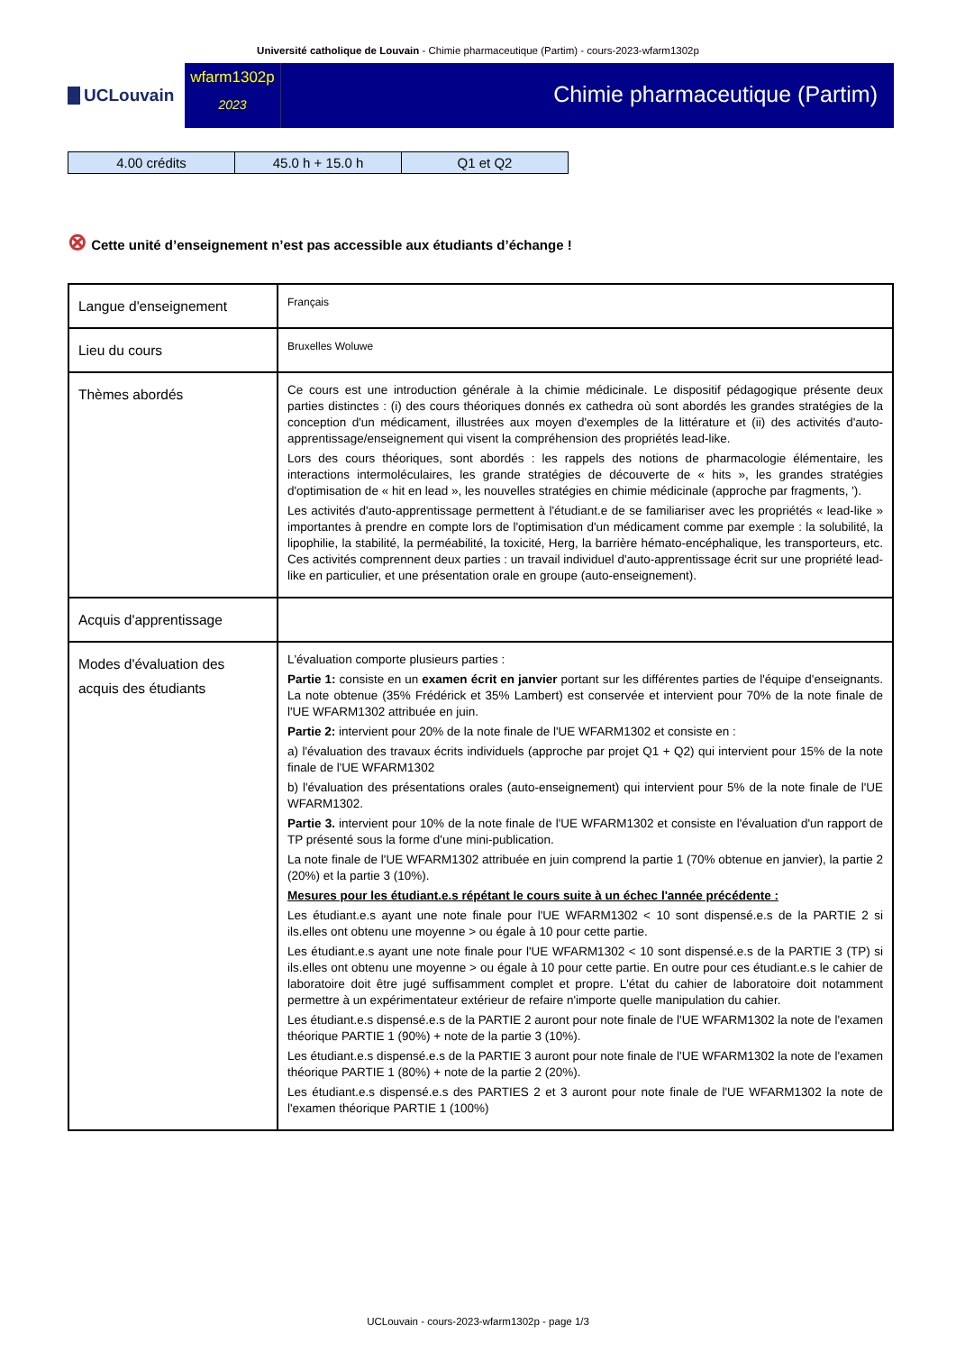Université catholique de Louvain - Chimie pharmaceutique (Partim) - cours-2023-wfarm1302p
UCLouvain
wfarm1302p
2023
Chimie pharmaceutique (Partim)
| 4.00 crédits | 45.0 h + 15.0 h | Q1 et Q2 |
⊗ Cette unité d’enseignement n’est pas accessible aux étudiants d’échange !
| Langue d'enseignement | Français |
| Lieu du cours | Bruxelles Woluwe |
| Thèmes abordés | Ce cours est une introduction générale à la chimie médicinale. Le dispositif pédagogique présente deux parties distinctes : (i) des cours théoriques donnés ex cathedra où sont abordés les grandes stratégies de la conception d'un médicament, illustrées aux moyen d'exemples de la littérature et (ii) des activités d'auto-apprentissage/enseignement qui visent la compréhension des propriétés lead-like. Lors des cours théoriques, sont abordés : les rappels des notions de pharmacologie élémentaire, les interactions intermoléculaires, les grande stratégies de découverte de « hits », les grandes stratégies d'optimisation de « hit en lead », les nouvelles stratégies en chimie médicinale (approche par fragments, '). Les activités d'auto-apprentissage permettent à l'étudiant.e de se familiariser avec les propriétés « lead-like » importantes à prendre en compte lors de l'optimisation d'un médicament comme par exemple : la solubilité, la lipophilie, la stabilité, la perméabilité, la toxicité, Herg, la barrière hémato-encéphalique, les transporteurs, etc. Ces activités comprennent deux parties : un travail individuel d'auto-apprentissage écrit sur une propriété lead-like en particulier, et une présentation orale en groupe (auto-enseignement). |
| Acquis d'apprentissage | |
| Modes d'évaluation des acquis des étudiants | L'évaluation comporte plusieurs parties : Partie 1: consiste en un examen écrit en janvier portant sur les différentes parties de l'équipe d'enseignants. La note obtenue (35% Frédérick et 35% Lambert) est conservée et intervient pour 70% de la note finale de l'UE WFARM1302 attribuée en juin. Partie 2: intervient pour 20% de la note finale de l'UE WFARM1302 et consiste en : a) l'évaluation des travaux écrits individuels (approche par projet Q1 + Q2) qui intervient pour 15% de la note finale de l'UE WFARM1302 b) l'évaluation des présentations orales (auto-enseignement) qui intervient pour 5% de la note finale de l'UE WFARM1302. Partie 3. intervient pour 10% de la note finale de l'UE WFARM1302 et consiste en l'évaluation d'un rapport de TP présenté sous la forme d'une mini-publication. La note finale de l'UE WFARM1302 attribuée en juin comprend la partie 1 (70% obtenue en janvier), la partie 2 (20%) et la partie 3 (10%). Mesures pour les étudiant.e.s répétant le cours suite à un échec l'année précédente : Les étudiant.e.s ayant une note finale pour l'UE WFARM1302 < 10 sont dispensé.e.s de la PARTIE 2 si ils.elles ont obtenu une moyenne > ou égale à 10 pour cette partie. Les étudiant.e.s ayant une note finale pour l'UE WFARM1302 < 10 sont dispensé.e.s de la PARTIE 3 (TP) si ils.elles ont obtenu une moyenne > ou égale à 10 pour cette partie. En outre pour ces étudiant.e.s le cahier de laboratoire doit être jugé suffisamment complet et propre. L'état du cahier de laboratoire doit notamment permettre à un expérimentateur extérieur de refaire n'importe quelle manipulation du cahier. Les étudiant.e.s dispensé.e.s de la PARTIE 2 auront pour note finale de l'UE WFARM1302 la note de l'examen théorique PARTIE 1 (90%) + note de la partie 3 (10%). Les étudiant.e.s dispensé.e.s de la PARTIE 3 auront pour note finale de l'UE WFARM1302 la note de l'examen théorique PARTIE 1 (80%) + note de la partie 2 (20%). Les étudiant.e.s dispensé.e.s des PARTIES 2 et 3 auront pour note finale de l'UE WFARM1302 la note de l'examen théorique PARTIE 1 (100%) |
UCLouvain - cours-2023-wfarm1302p - page 1/3